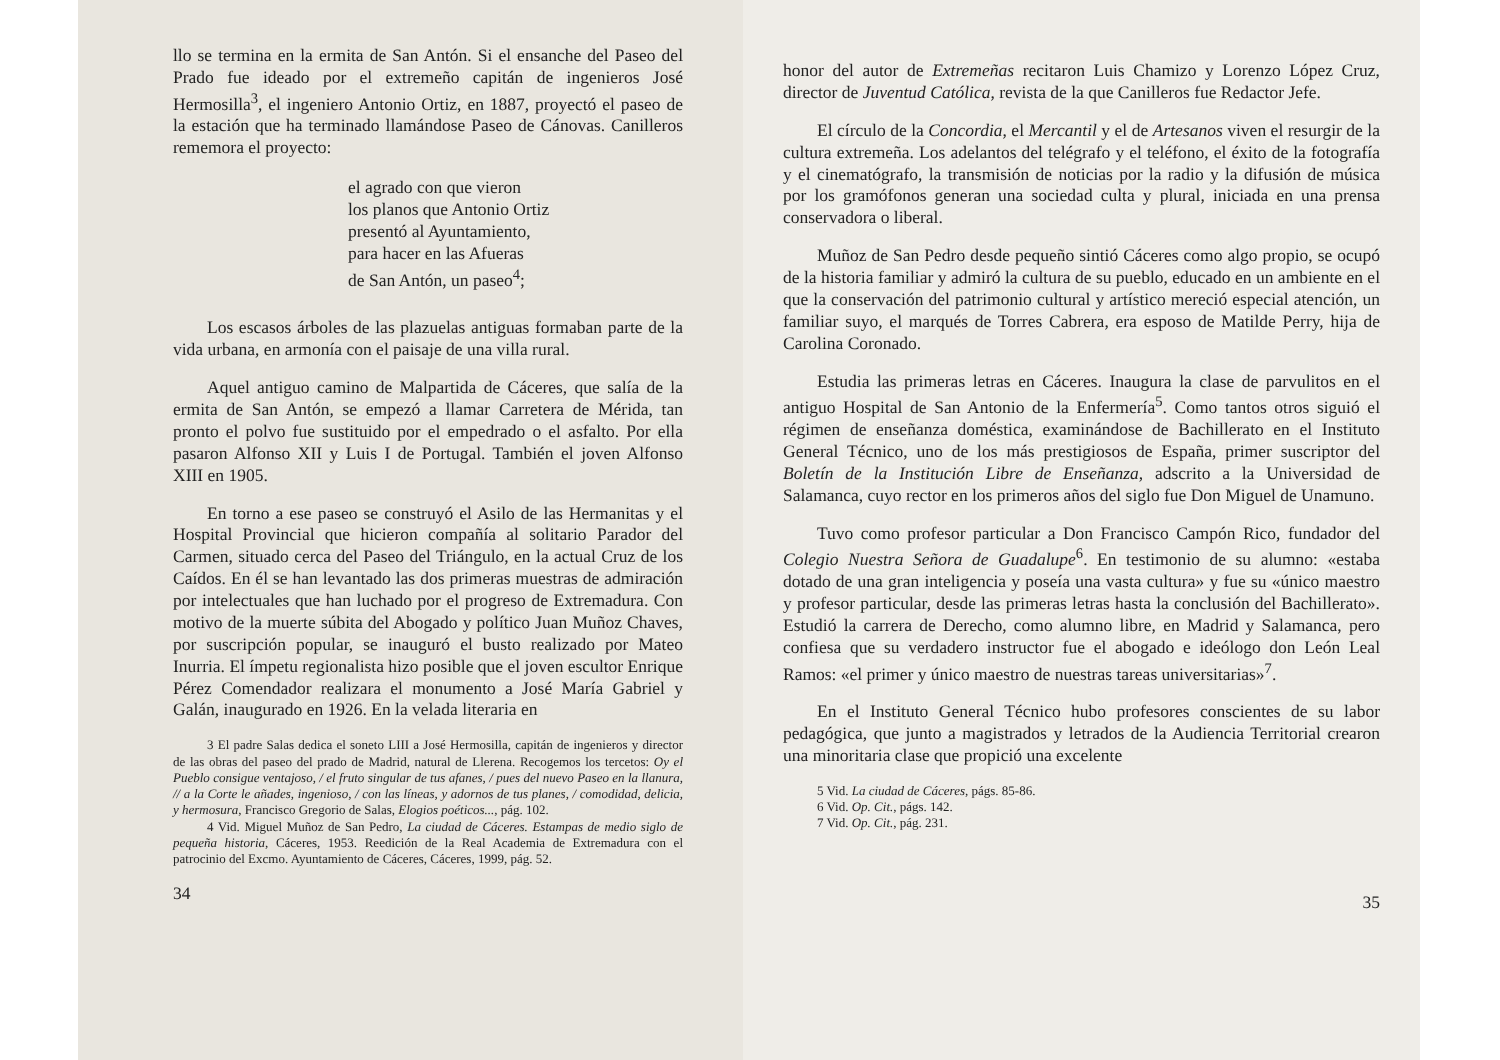llo se termina en la ermita de San Antón. Si el ensanche del Paseo del Prado fue ideado por el extremeño capitán de ingenieros José Hermosilla<sup>3</sup>, el ingeniero Antonio Ortiz, en 1887, proyectó el paseo de la estación que ha terminado llamándose Paseo de Cánovas. Canilleros rememora el proyecto:
el agrado con que vieron
los planos que Antonio Ortiz
presentó al Ayuntamiento,
para hacer en las Afueras
de San Antón, un paseo<sup>4</sup>;
Los escasos árboles de las plazuelas antiguas formaban parte de la vida urbana, en armonía con el paisaje de una villa rural.
Aquel antiguo camino de Malpartida de Cáceres, que salía de la ermita de San Antón, se empezó a llamar Carretera de Mérida, tan pronto el polvo fue sustituido por el empedrado o el asfalto. Por ella pasaron Alfonso XII y Luis I de Portugal. También el joven Alfonso XIII en 1905.
En torno a ese paseo se construyó el Asilo de las Hermanitas y el Hospital Provincial que hicieron compañía al solitario Parador del Carmen, situado cerca del Paseo del Triángulo, en la actual Cruz de los Caídos. En él se han levantado las dos primeras muestras de admiración por intelectuales que han luchado por el progreso de Extremadura. Con motivo de la muerte súbita del Abogado y político Juan Muñoz Chaves, por suscripción popular, se inauguró el busto realizado por Mateo Inurria. El ímpetu regionalista hizo posible que el joven escultor Enrique Pérez Comendador realizara el monumento a José María Gabriel y Galán, inaugurado en 1926. En la velada literaria en
3 El padre Salas dedica el soneto LIII a José Hermosilla, capitán de ingenieros y director de las obras del paseo del prado de Madrid, natural de Llerena. Recogemos los tercetos: Oy el Pueblo consigue ventajoso, / el fruto singular de tus afanes, / pues del nuevo Paseo en la llanura, // a la Corte le añades, ingenioso, / con las líneas, y adornos de tus planes, / comodidad, delicia, y hermosura, Francisco Gregorio de Salas, Elogios poéticos..., pág. 102.
4 Vid. Miguel Muñoz de San Pedro, La ciudad de Cáceres. Estampas de medio siglo de pequeña historia, Cáceres, 1953. Reedición de la Real Academia de Extremadura con el patrocinio del Excmo. Ayuntamiento de Cáceres, Cáceres, 1999, pág. 52.
34
honor del autor de Extremeñas recitaron Luis Chamizo y Lorenzo López Cruz, director de Juventud Católica, revista de la que Canilleros fue Redactor Jefe.
El círculo de la Concordia, el Mercantil y el de Artesanos viven el resurgir de la cultura extremeña. Los adelantos del telégrafo y el teléfono, el éxito de la fotografía y el cinematógrafo, la transmisión de noticias por la radio y la difusión de música por los gramófonos generan una sociedad culta y plural, iniciada en una prensa conservadora o liberal.
Muñoz de San Pedro desde pequeño sintió Cáceres como algo propio, se ocupó de la historia familiar y admiró la cultura de su pueblo, educado en un ambiente en el que la conservación del patrimonio cultural y artístico mereció especial atención, un familiar suyo, el marqués de Torres Cabrera, era esposo de Matilde Perry, hija de Carolina Coronado.
Estudia las primeras letras en Cáceres. Inaugura la clase de parvulitos en el antiguo Hospital de San Antonio de la Enfermería<sup>5</sup>. Como tantos otros siguió el régimen de enseñanza doméstica, examinándose de Bachillerato en el Instituto General Técnico, uno de los más prestigiosos de España, primer suscriptor del Boletín de la Institución Libre de Enseñanza, adscrito a la Universidad de Salamanca, cuyo rector en los primeros años del siglo fue Don Miguel de Unamuno.
Tuvo como profesor particular a Don Francisco Campón Rico, fundador del Colegio Nuestra Señora de Guadalupe<sup>6</sup>. En testimonio de su alumno: «estaba dotado de una gran inteligencia y poseía una vasta cultura» y fue su «único maestro y profesor particular, desde las primeras letras hasta la conclusión del Bachillerato». Estudió la carrera de Derecho, como alumno libre, en Madrid y Salamanca, pero confiesa que su verdadero instructor fue el abogado e ideólogo don León Leal Ramos: «el primer y único maestro de nuestras tareas universitarias»<sup>7</sup>.
En el Instituto General Técnico hubo profesores conscientes de su labor pedagógica, que junto a magistrados y letrados de la Audiencia Territorial crearon una minoritaria clase que propició una excelente
5 Vid. La ciudad de Cáceres, págs. 85-86.
6 Vid. Op. Cit., págs. 142.
7 Vid. Op. Cit., pág. 231.
35